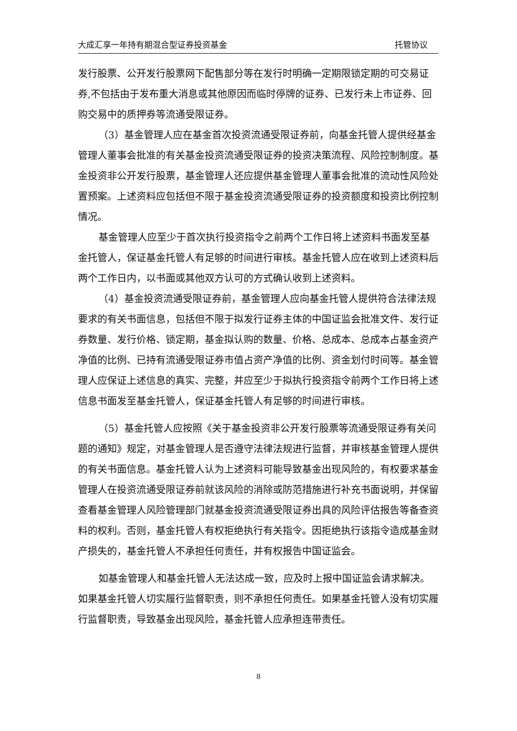大成汇享一年持有期混合型证券投资基金 托管协议
发行股票、公开发行股票网下配售部分等在发行时明确一定期限锁定期的可交易证券,不包括由于发布重大消息或其他原因而临时停牌的证券、已发行未上市证券、回购交易中的质押券等流通受限证券。
（3）基金管理人应在基金首次投资流通受限证券前，向基金托管人提供经基金管理人董事会批准的有关基金投资流通受限证券的投资决策流程、风险控制制度。基金投资非公开发行股票，基金管理人还应提供基金管理人董事会批准的流动性风险处置预案。上述资料应包括但不限于基金投资流通受限证券的投资额度和投资比例控制情况。
基金管理人应至少于首次执行投资指令之前两个工作日将上述资料书面发至基金托管人，保证基金托管人有足够的时间进行审核。基金托管人应在收到上述资料后两个工作日内，以书面或其他双方认可的方式确认收到上述资料。
（4）基金投资流通受限证券前，基金管理人应向基金托管人提供符合法律法规要求的有关书面信息，包括但不限于拟发行证券主体的中国证监会批准文件、发行证券数量、发行价格、锁定期，基金拟认购的数量、价格、总成本、总成本占基金资产净值的比例、已持有流通受限证券市值占资产净值的比例、资金划付时间等。基金管理人应保证上述信息的真实、完整，并应至少于拟执行投资指令前两个工作日将上述信息书面发至基金托管人，保证基金托管人有足够的时间进行审核。
（5）基金托管人应按照《关于基金投资非公开发行股票等流通受限证券有关问题的通知》规定，对基金管理人是否遵守法律法规进行监督，并审核基金管理人提供的有关书面信息。基金托管人认为上述资料可能导致基金出现风险的，有权要求基金管理人在投资流通受限证券前就该风险的消除或防范措施进行补充书面说明，并保留查看基金管理人风险管理部门就基金投资流通受限证券出具的风险评估报告等备查资料的权利。否则，基金托管人有权拒绝执行有关指令。因拒绝执行该指令造成基金财产损失的，基金托管人不承担任何责任，并有权报告中国证监会。
如基金管理人和基金托管人无法达成一致，应及时上报中国证监会请求解决。如果基金托管人切实履行监督职责，则不承担任何责任。如果基金托管人没有切实履行监督职责，导致基金出现风险，基金托管人应承担连带责任。
8